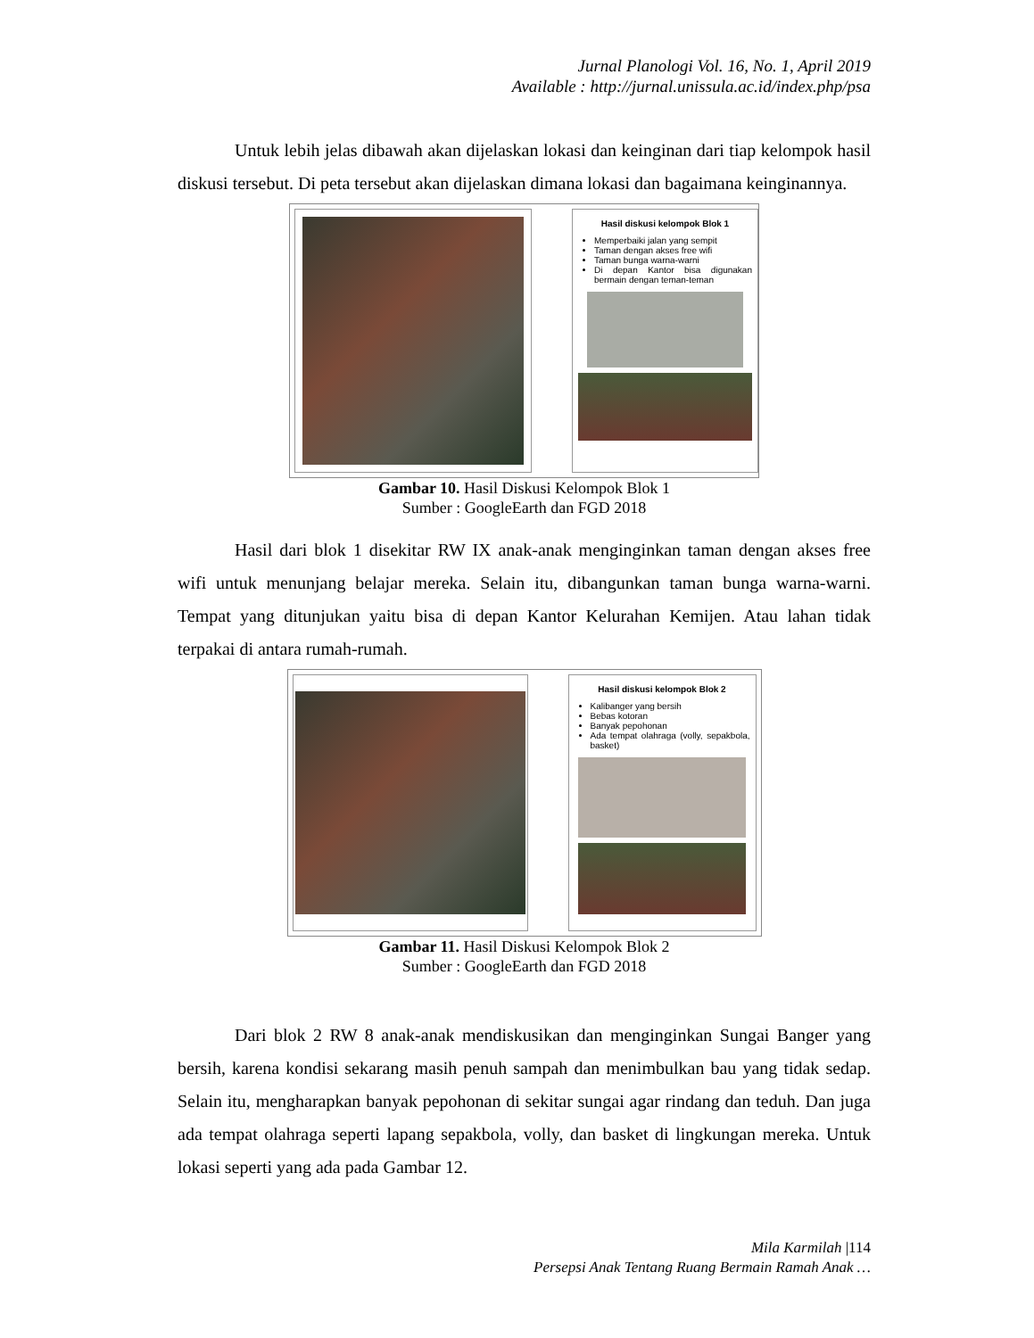Jurnal Planologi Vol. 16, No. 1, April 2019
Available : http://jurnal.unissula.ac.id/index.php/psa
Untuk lebih jelas dibawah akan dijelaskan lokasi dan keinginan dari tiap kelompok hasil diskusi tersebut. Di peta tersebut akan dijelaskan dimana lokasi dan bagaimana keinginannya.
Hasil diskusi kelompok Blok 1
Memperbaiki jalan yang sempit
Taman dengan akses free wifi
Taman bunga warna-warni
Di depan Kantor bisa digunakan bermain dengan teman-teman
Gambar 10. Hasil Diskusi Kelompok Blok 1
Sumber : GoogleEarth dan FGD 2018
Hasil dari blok 1 disekitar RW IX anak-anak menginginkan taman dengan akses free wifi untuk menunjang belajar mereka. Selain itu, dibangunkan taman bunga warna-warni. Tempat yang ditunjukan yaitu bisa di depan Kantor Kelurahan Kemijen. Atau lahan tidak terpakai di antara rumah-rumah.
Hasil diskusi kelompok Blok 2
Kalibanger yang bersih
Bebas kotoran
Banyak pepohonan
Ada tempat olahraga (volly, sepakbola, basket)
Gambar 11. Hasil Diskusi Kelompok Blok 2
Sumber : GoogleEarth dan FGD 2018
Dari blok 2 RW 8 anak-anak mendiskusikan dan menginginkan Sungai Banger yang bersih, karena kondisi sekarang masih penuh sampah dan menimbulkan bau yang tidak sedap. Selain itu, mengharapkan banyak pepohonan di sekitar sungai agar rindang dan teduh. Dan juga ada tempat olahraga seperti lapang sepakbola, volly, dan basket di lingkungan mereka. Untuk lokasi seperti yang ada pada Gambar 12.
Mila Karmilah |114
Persepsi Anak Tentang Ruang Bermain Ramah Anak …